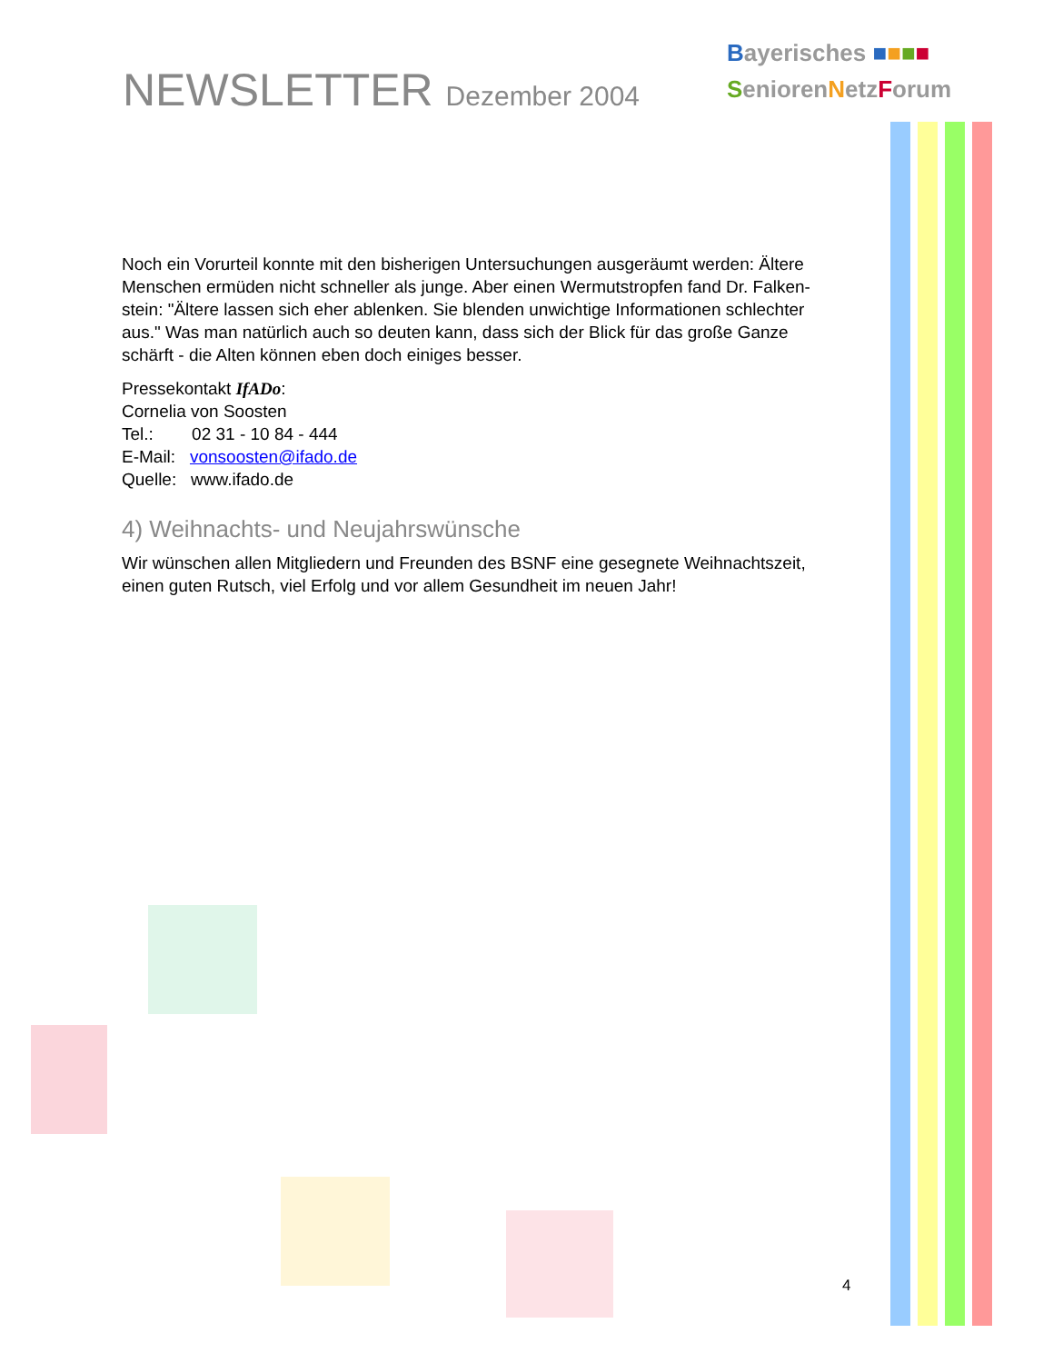NEWSLETTER Dezember 2004
Bayerisches ■■■■
SeniorenNetzForum
Noch ein Vorurteil konnte mit den bisherigen Untersuchungen ausgeräumt werden: Ältere Menschen ermüden nicht schneller als junge. Aber einen Wermutstropfen fand Dr. Falken-stein: "Ältere lassen sich eher ablenken. Sie blenden unwichtige Informationen schlechter aus." Was man natürlich auch so deuten kann, dass sich der Blick für das große Ganze schärft - die Alten können eben doch einiges besser.
Pressekontakt IfADo:
Cornelia von Soosten
Tel.: 02 31 - 10 84 - 444
E-Mail: vonsoosten@ifado.de
Quelle: www.ifado.de
4) Weihnachts- und Neujahrswünsche
Wir wünschen allen Mitgliedern und Freunden des BSNF eine gesegnete Weihnachtszeit, einen guten Rutsch, viel Erfolg und vor allem Gesundheit im neuen Jahr!
4